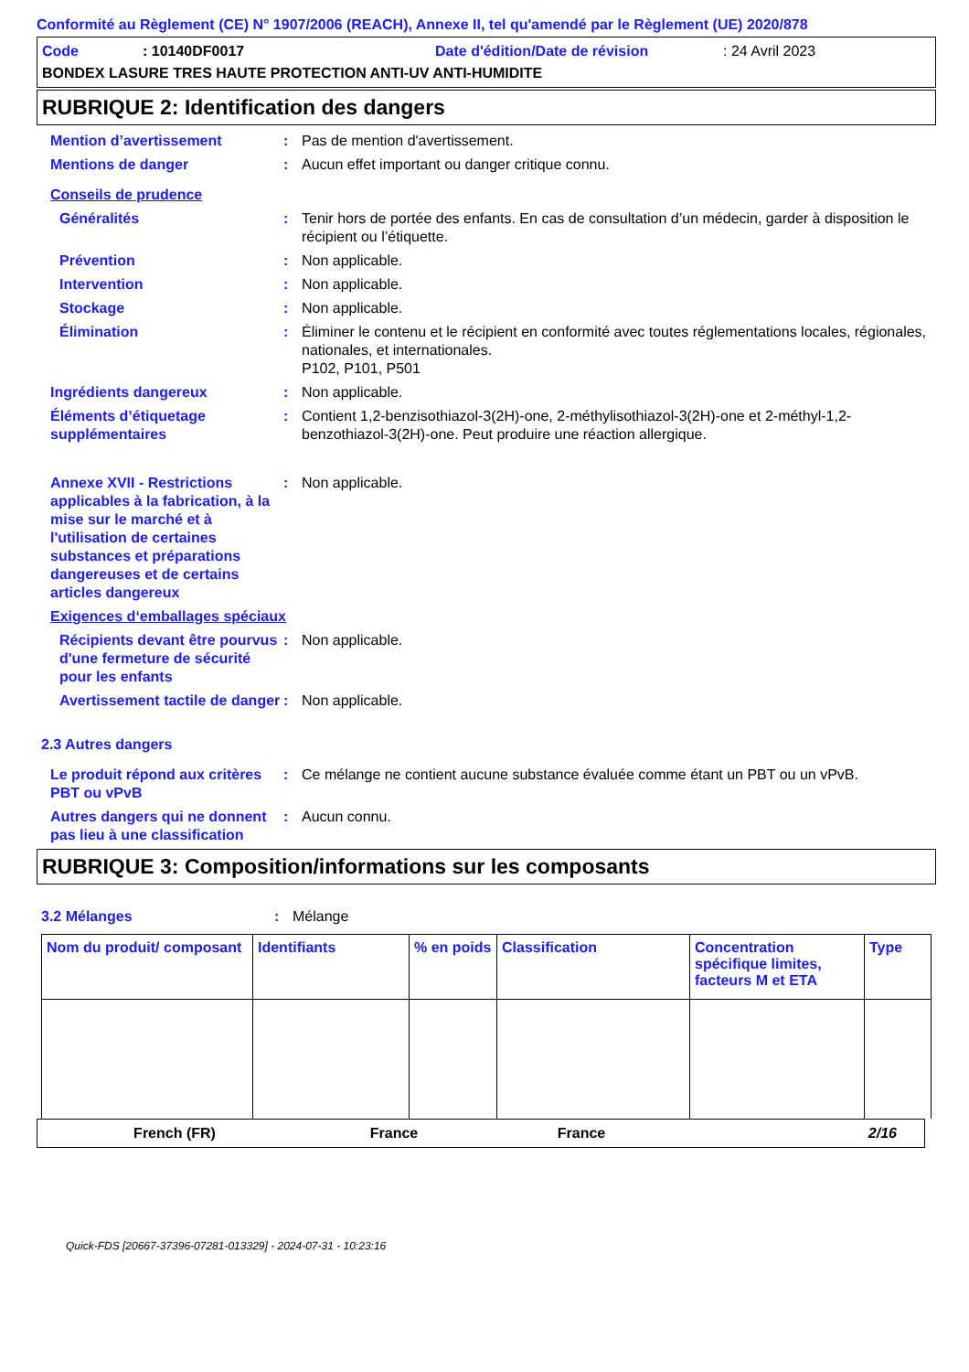Conformité au Règlement (CE) N° 1907/2006 (REACH), Annexe II, tel qu'amendé par le Règlement (UE) 2020/878
Code: 10140DF0017 Date d'édition/Date de révision: 24 Avril 2023
BONDEX LASURE TRES HAUTE PROTECTION ANTI-UV ANTI-HUMIDITE
RUBRIQUE 2: Identification des dangers
| Mention d’avertissement | : | Pas de mention d'avertissement. |
| Mentions de danger | : | Aucun effet important ou danger critique connu. |
| Conseils de prudence | | |
| Généralités | : | Tenir hors de portée des enfants. En cas de consultation d’un médecin, garder à disposition le récipient ou l’étiquette. |
| Prévention | : | Non applicable. |
| Intervention | : | Non applicable. |
| Stockage | : | Non applicable. |
| Élimination | : | Éliminer le contenu et le récipient en conformité avec toutes réglementations locales, régionales, nationales, et internationales. P102, P101, P501 |
| Ingrédients dangereux | : | Non applicable. |
| Éléments d’étiquetage supplémentaires | : | Contient 1,2-benzisothiazol-3(2H)-one, 2-méthylisothiazol-3(2H)-one et 2-méthyl-1,2-benzothiazol-3(2H)-one. Peut produire une réaction allergique. |
| Annexe XVII - Restrictions applicables à la fabrication, à la mise sur le marché et à l'utilisation de certaines substances et préparations dangereuses et de certains articles dangereux | : | Non applicable. |
| Exigences d‘emballages spéciaux | | |
| Récipients devant être pourvus d'une fermeture de sécurité pour les enfants | : | Non applicable. |
| Avertissement tactile de danger | : | Non applicable. |
| 2.3 Autres dangers | | |
| Le produit répond aux critères PBT ou vPvB | : | Ce mélange ne contient aucune substance évaluée comme étant un PBT ou un vPvB. |
| Autres dangers qui ne donnent pas lieu à une classification | : | Aucun connu. |
RUBRIQUE 3: Composition/informations sur les composants
| 3.2 Mélanges | : | Mélange |
| Nom du produit/ composant | Identifiants | % en poids | Classification | Concentration spécifique limites, facteurs M et ETA | Type |
| --- | --- | --- | --- | --- | --- |
French (FR) France France 2/16
Quick-FDS [20667-37396-07281-013329] - 2024-07-31 - 10:23:16